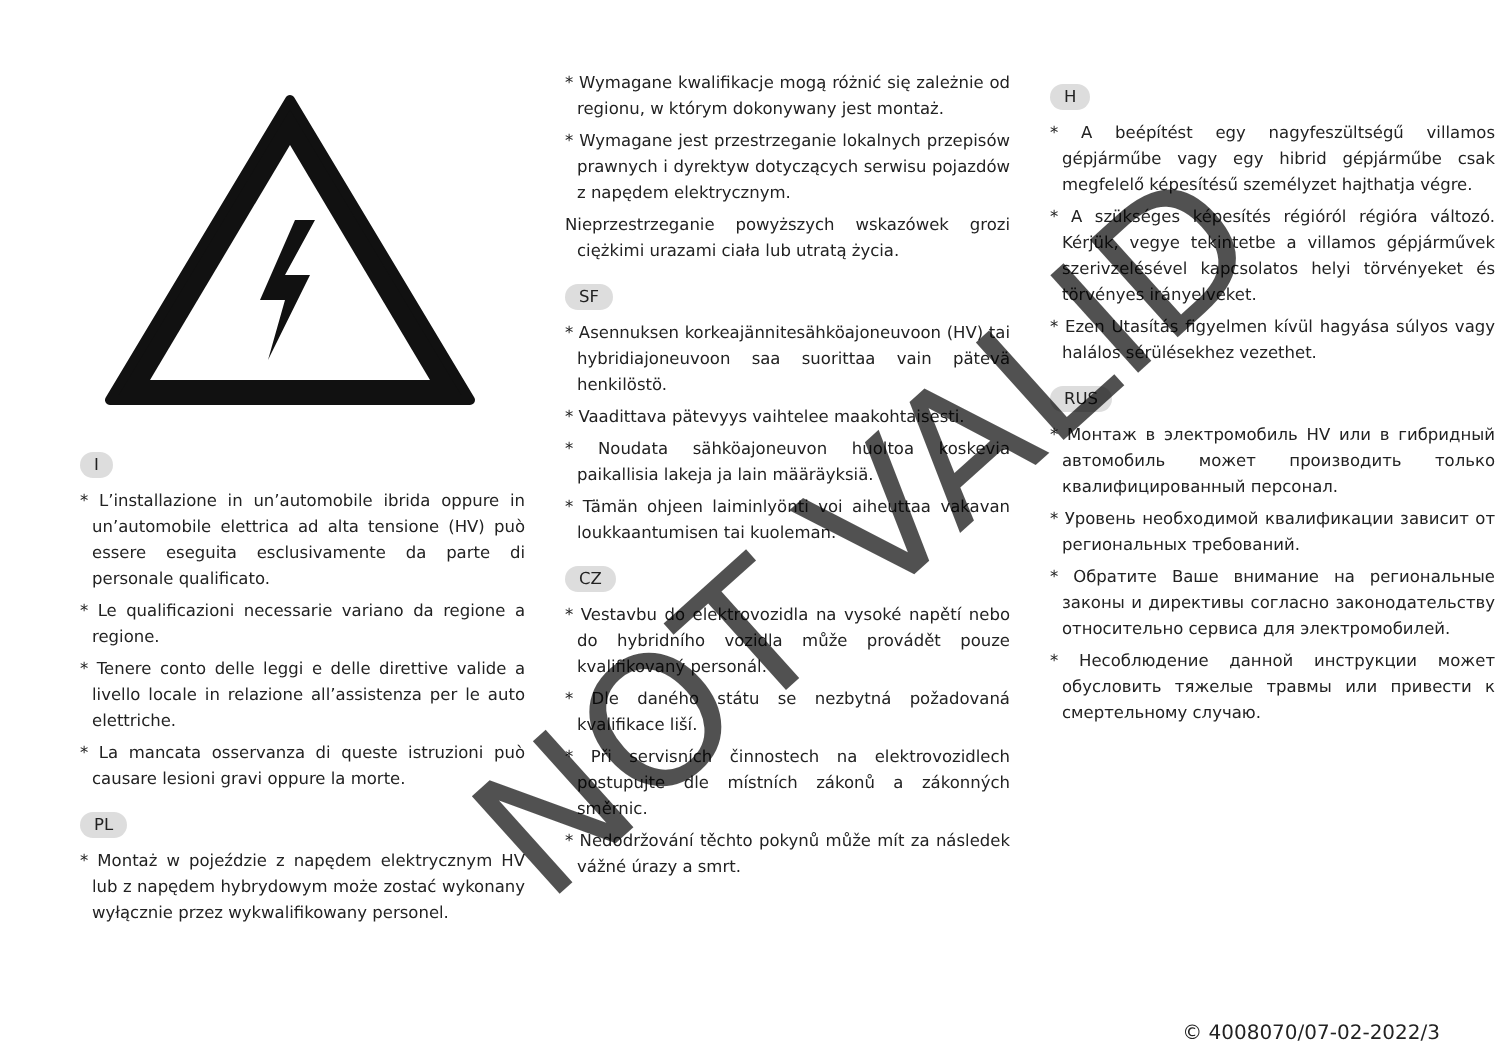I
* L’installazione in un’automobile ibrida oppure in un’automobile elettrica ad alta tensione (HV) può essere eseguita esclusivamente da parte di personale qualificato.
* Le qualificazioni necessarie variano da regione a regione.
* Tenere conto delle leggi e delle direttive valide a livello locale in relazione all’assistenza per le auto elettriche.
* La mancata osservanza di queste istruzioni può causare lesioni gravi oppure la morte.
PL
* Montaż w pojeździe z napędem elektrycznym HV lub z napędem hybrydowym może zostać wykonany wyłącznie przez wykwalifikowany personel.
* Wymagane kwalifikacje mogą różnić się zależnie od regionu, w którym dokonywany jest montaż.
* Wymagane jest przestrzeganie lokalnych przepisów prawnych i dyrektyw dotyczących serwisu pojazdów z napędem elektrycznym.
Nieprzestrzeganie powyższych wskazówek grozi ciężkimi urazami ciała lub utratą życia.
SF
* Asennuksen korkeajännitesähköajoneuvoon (HV) tai hybridiajoneuvoon saa suorittaa vain pätevä henkilöstö.
* Vaadittava pätevyys vaihtelee maakohtaisesti.
* Noudata sähköajoneuvon huoltoa koskevia paikallisia lakeja ja lain määräyksiä.
* Tämän ohjeen laiminlyönti voi aiheuttaa vakavan loukkaantumisen tai kuoleman.
CZ
* Vestavbu do elektrovozidla na vysoké napětí nebo do hybridního vozidla může provádět pouze kvalifikovaný personál.
* Dle daného státu se nezbytná požadovaná kvalifikace liší.
* Při servisních činnostech na elektrovozidlech postupujte dle místních zákonů a zákonných směrnic.
* Nedodržování těchto pokynů může mít za následek vážné úrazy a smrt.
H
* A beépítést egy nagyfeszültségű villamos gépjárműbe vagy egy hibrid gépjárműbe csak megfelelő képesítésű személyzet hajthatja végre.
* A szükséges képesítés régióról régióra változó. Kérjük, vegye tekintetbe a villamos gépjárművek szerivzelésével kapcsolatos helyi törvényeket és törvényes irányelveket.
* Ezen Utasítás figyelmen kívül hagyása súlyos vagy halálos sérülésekhez vezethet.
RUS
* Монтаж в электромобиль HV или в гибридный автомобиль может производить только квалифицированный персонал.
* Уровень необходимой квалификации зависит от региональных требований.
* Обратите Ваше внимание на региональные законы и директивы согласно законодательству относительно сервиса для электромобилей.
* Несоблюдение данной инструкции может обусловить тяжелые травмы или привести к смертельному случаю.
NOT VALID
© 4008070/07-02-2022/3